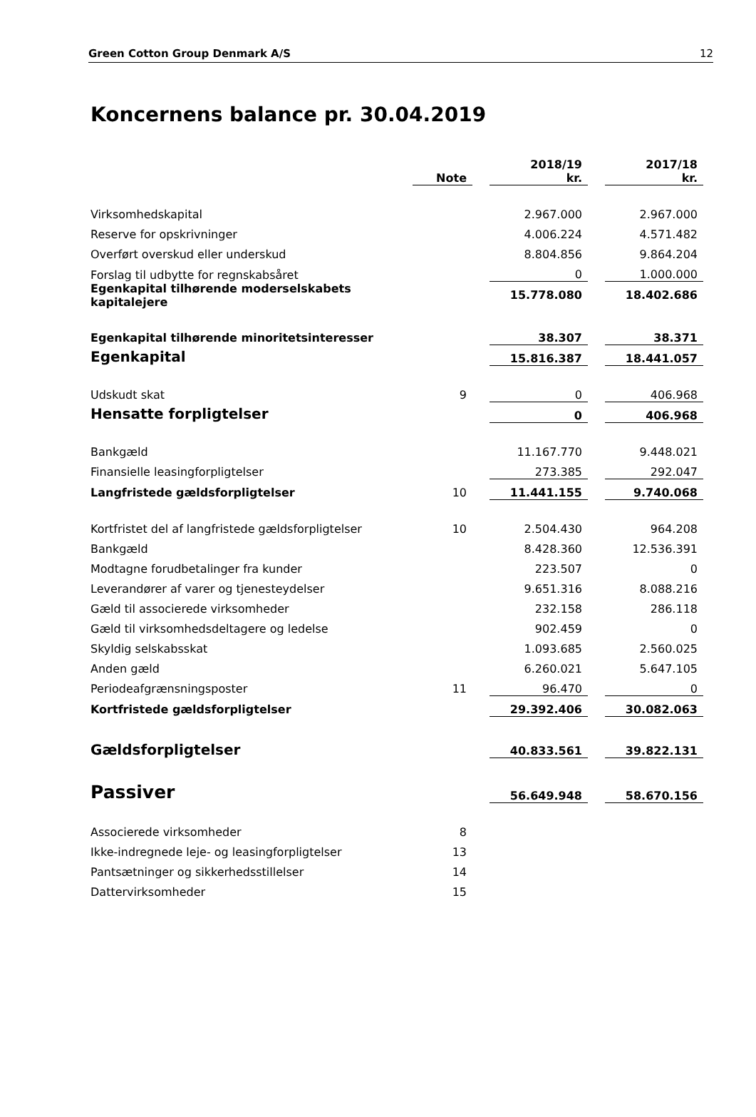Green Cotton Group Denmark A/S 12
Koncernens balance pr. 30.04.2019
| | Note | | 2018/19 kr. | | 2017/18 kr. |
| --- | --- | --- | --- | --- | --- |
| Virksomhedskapital | | | 2.967.000 | | 2.967.000 |
| Reserve for opskrivninger | | | 4.006.224 | | 4.571.482 |
| Overført overskud eller underskud | | | 8.804.856 | | 9.864.204 |
| Forslag til udbytte for regnskabsåret | | | 0 | | 1.000.000 |
| Egenkapital tilhørende moderselskabets kapitalejere | | | 15.778.080 | | 18.402.686 |
| Egenkapital tilhørende minoritetsinteresser | | | 38.307 | | 38.371 |
| Egenkapital | | | 15.816.387 | | 18.441.057 |
| Udskudt skat | 9 | | 0 | | 406.968 |
| Hensatte forpligtelser | | | 0 | | 406.968 |
| Bankgæld | | | 11.167.770 | | 9.448.021 |
| Finansielle leasingforpligtelser | | | 273.385 | | 292.047 |
| Langfristede gældsforpligtelser | 10 | | 11.441.155 | | 9.740.068 |
| Kortfristet del af langfristede gældsforpligtelser | 10 | | 2.504.430 | | 964.208 |
| Bankgæld | | | 8.428.360 | | 12.536.391 |
| Modtagne forudbetalinger fra kunder | | | 223.507 | | 0 |
| Leverandører af varer og tjenesteydelser | | | 9.651.316 | | 8.088.216 |
| Gæld til associerede virksomheder | | | 232.158 | | 286.118 |
| Gæld til virksomhedsdeltagere og ledelse | | | 902.459 | | 0 |
| Skyldig selskabsskat | | | 1.093.685 | | 2.560.025 |
| Anden gæld | | | 6.260.021 | | 5.647.105 |
| Periodeafgrænsningsposter | 11 | | 96.470 | | 0 |
| Kortfristede gældsforpligtelser | | | 29.392.406 | | 30.082.063 |
| Gældsforpligtelser | | | 40.833.561 | | 39.822.131 |
| Passiver | | | 56.649.948 | | 58.670.156 |
| Associerede virksomheder | 8 | | | | |
| Ikke-indregnede leje- og leasingforpligtelser | 13 | | | | |
| Pantsætninger og sikkerhedsstillelser | 14 | | | | |
| Dattervirksomheder | 15 | | | | |